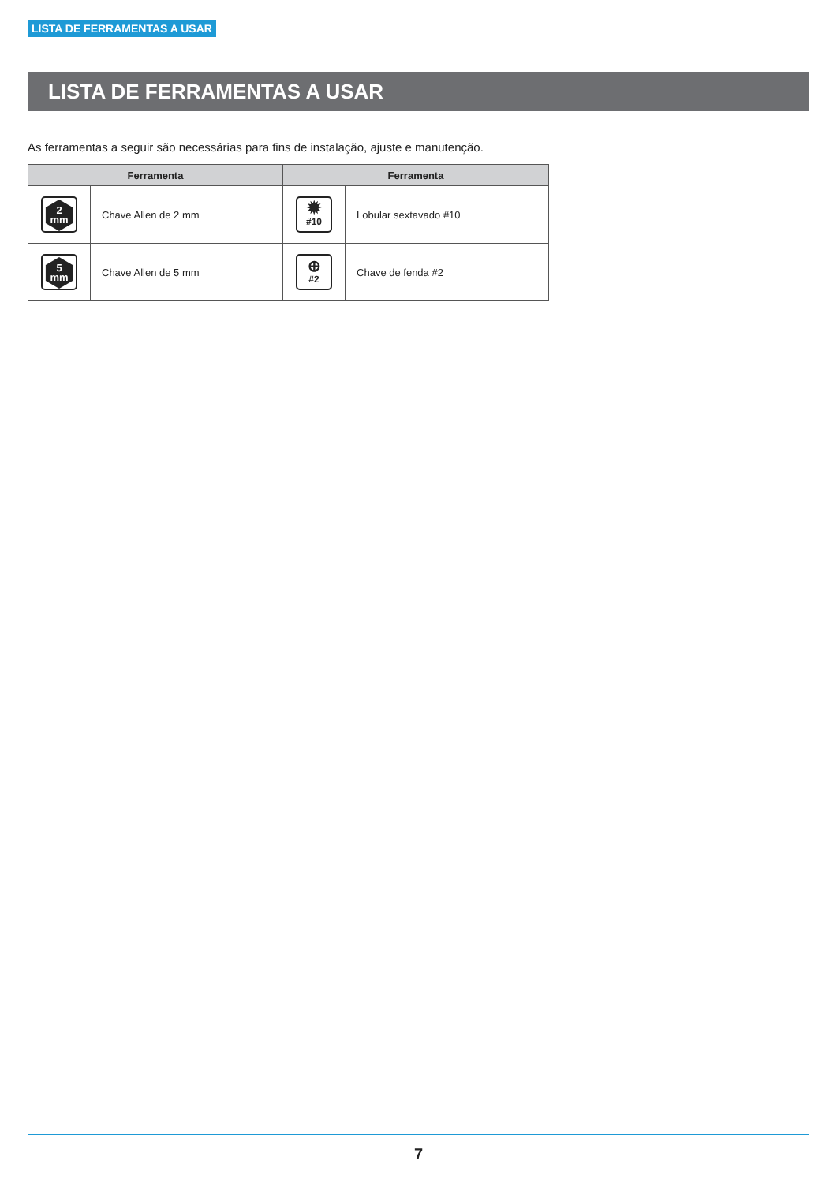LISTA DE FERRAMENTAS A USAR
LISTA DE FERRAMENTAS A USAR
As ferramentas a seguir são necessárias para fins de instalação, ajuste e manutenção.
| Ferramenta | | Ferramenta | |
| --- | --- | --- | --- |
| 2 mm | Chave Allen de 2 mm | ✹ #10 | Lobular sextavado #10 |
| 5 mm | Chave Allen de 5 mm | ⊕ #2 | Chave de fenda #2 |
7